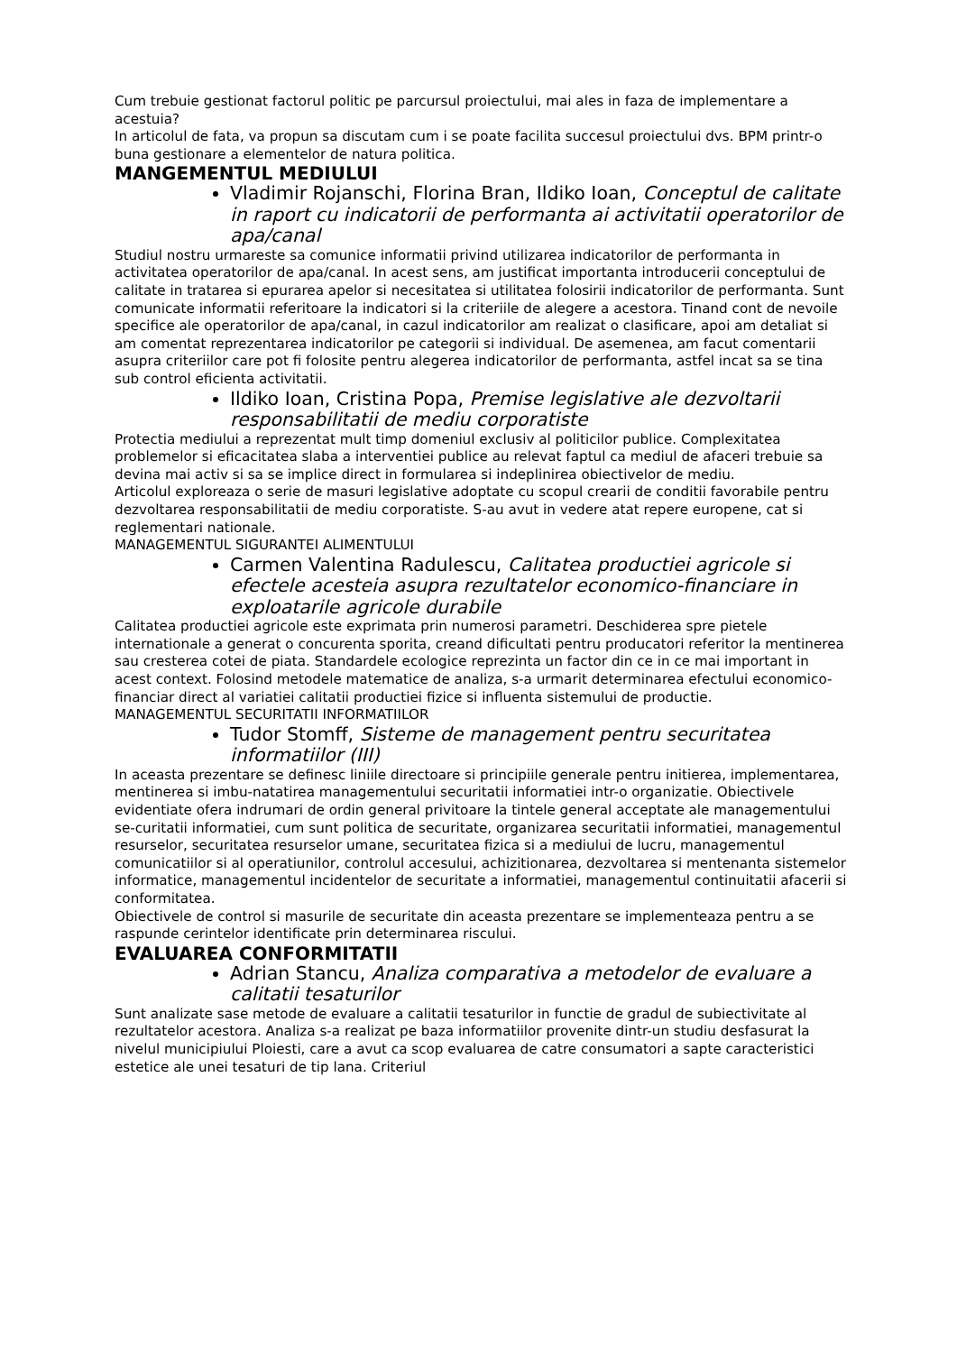Cum trebuie gestionat factorul politic pe parcursul proiectului, mai ales in faza de implementare a acestuia?
In articolul de fata, va propun sa discutam cum i se poate facilita succesul proiectului dvs. BPM printr-o buna gestionare a elementelor de natura politica.
MANGEMENTUL MEDIULUI
Vladimir Rojanschi, Florina Bran, Ildiko Ioan, Conceptul de calitate in raport cu indicatorii de performanta ai activitatii operatorilor de apa/canal
Studiul nostru urmareste sa comunice informatii privind utilizarea indicatorilor de performanta in activitatea operatorilor de apa/canal. In acest sens, am justificat importanta introducerii conceptului de calitate in tratarea si epurarea apelor si necesitatea si utilitatea folosirii indicatorilor de performanta. Sunt comunicate informatii referitoare la indicatori si la criteriile de alegere a acestora. Tinand cont de nevoile specifice ale operatorilor de apa/canal, in cazul indicatorilor am realizat o clasificare, apoi am detaliat si am comentat reprezentarea indicatorilor pe categorii si individual. De asemenea, am facut comentarii asupra criteriilor care pot fi folosite pentru alegerea indicatorilor de performanta, astfel incat sa se tina sub control eficienta activitatii.
Ildiko Ioan, Cristina Popa, Premise legislative ale dezvoltarii responsabilitatii de mediu corporatiste
Protectia mediului a reprezentat mult timp domeniul exclusiv al politicilor publice. Complexitatea problemelor si eficacitatea slaba a interventiei publice au relevat faptul ca mediul de afaceri trebuie sa devina mai activ si sa se implice direct in formularea si indeplinirea obiectivelor de mediu.
Articolul exploreaza o serie de masuri legislative adoptate cu scopul crearii de conditii favorabile pentru dezvoltarea responsabilitatii de mediu corporatiste. S-au avut in vedere atat repere europene, cat si reglementari nationale.
MANAGEMENTUL SIGURANTEI ALIMENTULUI
Carmen Valentina Radulescu, Calitatea productiei agricole si efectele acesteia asupra rezultatelor economico-financiare in exploatarile agricole durabile
Calitatea productiei agricole este exprimata prin numerosi parametri. Deschiderea spre pietele internationale a generat o concurenta sporita, creand dificultati pentru producatori referitor la mentinerea sau cresterea cotei de piata. Standardele ecologice reprezinta un factor din ce in ce mai important in acest context. Folosind metodele matematice de analiza, s-a urmarit determinarea efectului economico-financiar direct al variatiei calitatii productiei fizice si influenta sistemului de productie.
MANAGEMENTUL SECURITATII INFORMATIILOR
Tudor Stomff, Sisteme de management pentru securitatea informatiilor (III)
In aceasta prezentare se definesc liniile directoare si principiile generale pentru initierea, implementarea, mentinerea si imbu-natatirea managementului securitatii informatiei intr-o organizatie. Obiectivele evidentiate ofera indrumari de ordin general privitoare la tintele general acceptate ale managementului se-curitatii informatiei, cum sunt politica de securitate, organizarea securitatii informatiei, managementul resurselor, securitatea resurselor umane, securitatea fizica si a mediului de lucru, managementul comunicatiilor si al operatiunilor, controlul accesului, achizitionarea, dezvoltarea si mentenanta sistemelor informatice, managementul incidentelor de securitate a informatiei, managementul continuitatii afacerii si conformitatea.
Obiectivele de control si masurile de securitate din aceasta prezentare se implementeaza pentru a se raspunde cerintelor identificate prin determinarea riscului.
EVALUAREA CONFORMITATII
Adrian Stancu, Analiza comparativa a metodelor de evaluare a calitatii tesaturilor
Sunt analizate sase metode de evaluare a calitatii tesaturilor in functie de gradul de subiectivitate al rezultatelor acestora. Analiza s-a realizat pe baza informatiilor provenite dintr-un studiu desfasurat la nivelul municipiului Ploiesti, care a avut ca scop evaluarea de catre consumatori a sapte caracteristici estetice ale unei tesaturi de tip lana. Criteriul